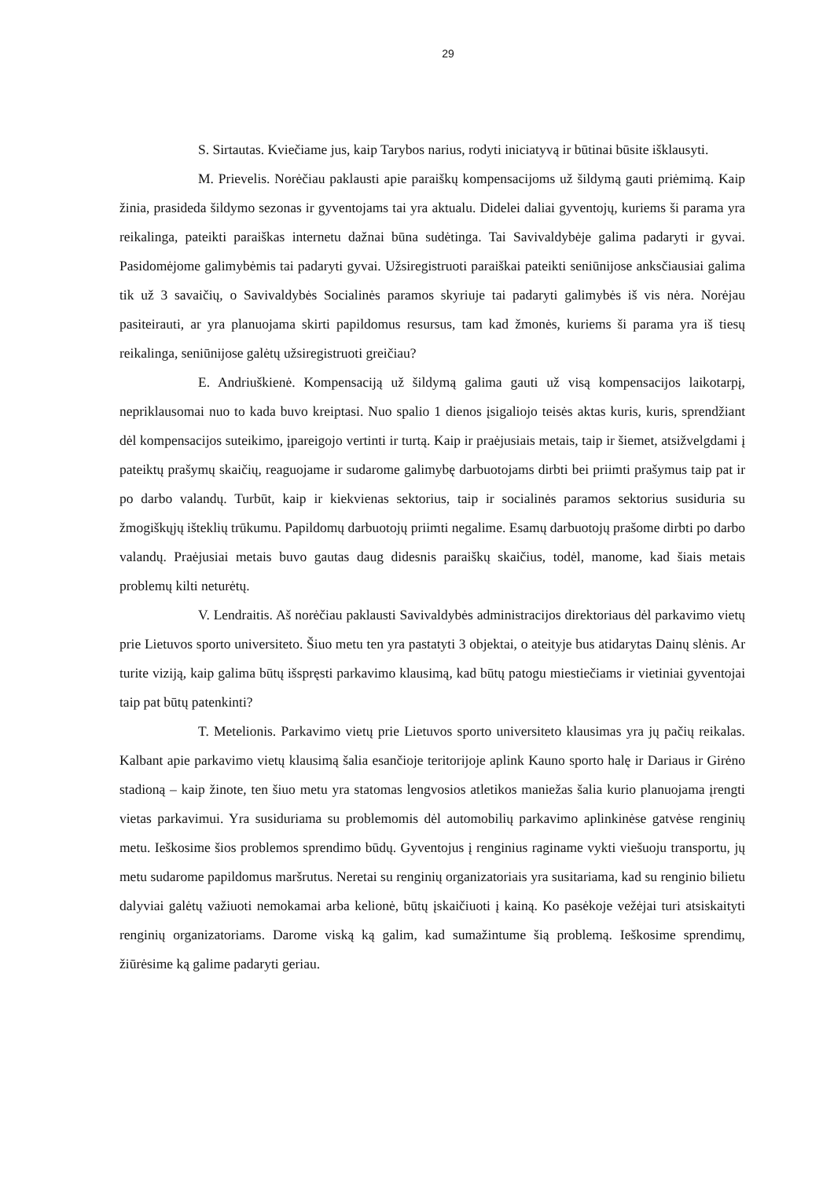29
S. Sirtautas. Kviečiame jus, kaip Tarybos narius, rodyti iniciatyvą ir būtinai būsite išklausyti.
M. Prievelis. Norėčiau paklausti apie paraiškų kompensacijoms už šildymą gauti priėmimą. Kaip žinia, prasideda šildymo sezonas ir gyventojams tai yra aktualu. Didelei daliai gyventojų, kuriems ši parama yra reikalinga, pateikti paraiškas internetu dažnai būna sudėtinga. Tai Savivaldybėje galima padaryti ir gyvai. Pasidomėjome galimybėmis tai padaryti gyvai. Užsiregistruoti paraiškai pateikti seniūnijose anksčiausiai galima tik už 3 savaičių, o Savivaldybės Socialinės paramos skyriuje tai padaryti galimybės iš vis nėra. Norėjau pasiteirauti, ar yra planuojama skirti papildomus resursus, tam kad žmonės, kuriems ši parama yra iš tiesų reikalinga, seniūnijose galėtų užsiregistruoti greičiau?
E. Andriuškienė. Kompensaciją už šildymą galima gauti už visą kompensacijos laikotarpį, nepriklausomai nuo to kada buvo kreiptasi. Nuo spalio 1 dienos įsigaliojo teisės aktas kuris, kuris, sprendžiant dėl kompensacijos suteikimo, įpareigojo vertinti ir turtą. Kaip ir praėjusiais metais, taip ir šiemet, atsižvelgdami į pateiktų prašymų skaičių, reaguojame ir sudarome galimybę darbuotojams dirbti bei priimti prašymus taip pat ir po darbo valandų. Turbūt, kaip ir kiekvienas sektorius, taip ir socialinės paramos sektorius susiduria su žmogiškųjų išteklių trūkumu. Papildomų darbuotojų priimti negalime. Esamų darbuotojų prašome dirbti po darbo valandų. Praėjusiai metais buvo gautas daug didesnis paraiškų skaičius, todėl, manome, kad šiais metais problemų kilti neturėtų.
V. Lendraitis. Aš norėčiau paklausti Savivaldybės administracijos direktoriaus dėl parkavimo vietų prie Lietuvos sporto universiteto. Šiuo metu ten yra pastatyti 3 objektai, o ateityje bus atidarytas Dainų slėnis. Ar turite viziją, kaip galima būtų išspręsti parkavimo klausimą, kad būtų patogu miestiečiams ir vietiniai gyventojai taip pat būtų patenkinti?
T. Metelionis. Parkavimo vietų prie Lietuvos sporto universiteto klausimas yra jų pačių reikalas. Kalbant apie parkavimo vietų klausimą šalia esančioje teritorijoje aplink Kauno sporto halę ir Dariaus ir Girėno stadioną – kaip žinote, ten šiuo metu yra statomas lengvosios atletikos maniežas šalia kurio planuojama įrengti vietas parkavimui. Yra susiduriama su problemomis dėl automobilių parkavimo aplinkinėse gatvėse renginių metu. Ieškosime šios problemos sprendimo būdų. Gyventojus į renginius raginame vykti viešuoju transportu, jų metu sudarome papildomus maršrutus. Neretai su renginių organizatoriais yra susitariama, kad su renginio bilietu dalyviai galėtų važiuoti nemokamai arba kelionė, būtų įskaičiuoti į kainą. Ko pasėkoje vežėjai turi atsiskaityti renginių organizatoriams. Darome viską ką galim, kad sumažintume šią problemą. Ieškosime sprendimų, žiūrėsime ką galime padaryti geriau.